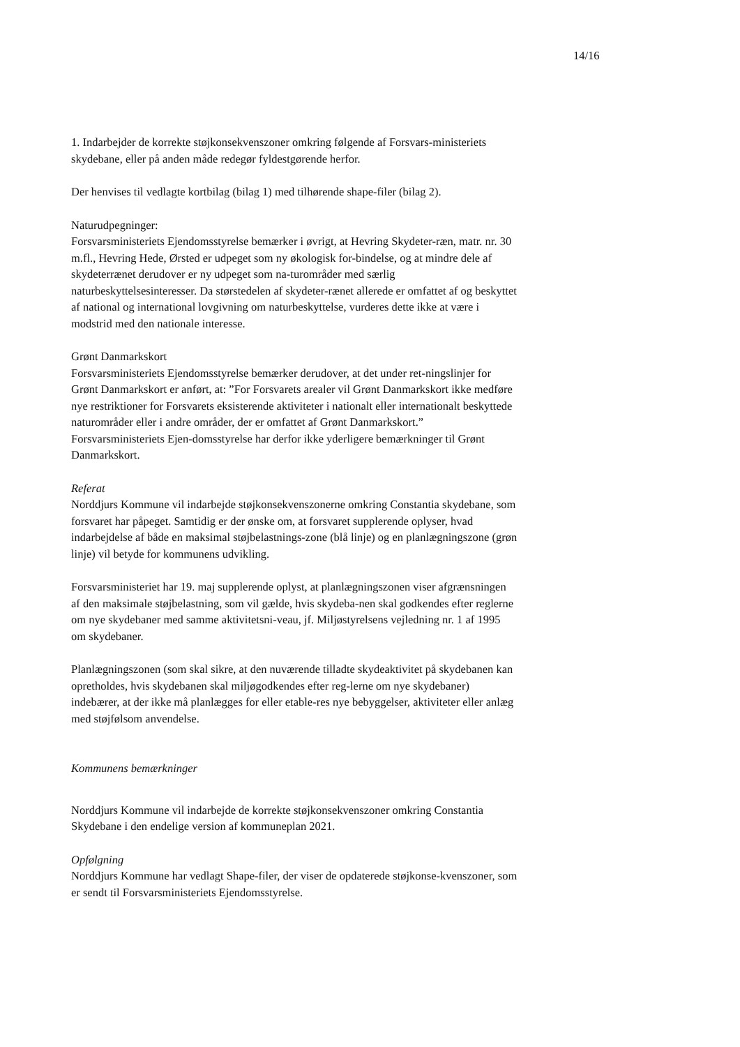14/16
1. Indarbejder de korrekte støjkonsekvenszoner omkring følgende af Forsvars-ministeriets skydebane, eller på anden måde redegør fyldestgørende herfor.
Der henvises til vedlagte kortbilag (bilag 1) med tilhørende shape-filer (bilag 2).
Naturudpegninger:
Forsvarsministeriets Ejendomsstyrelse bemærker i øvrigt, at Hevring Skydeter-ræn, matr. nr. 30 m.fl., Hevring Hede, Ørsted er udpeget som ny økologisk for-bindelse, og at mindre dele af skydeterrænet derudover er ny udpeget som na-turområder med særlig naturbeskyttelsesinteresser. Da størstedelen af skydeter-rænet allerede er omfattet af og beskyttet af national og international lovgivning om naturbeskyttelse, vurderes dette ikke at være i modstrid med den nationale interesse.
Grønt Danmarkskort
Forsvarsministeriets Ejendomsstyrelse bemærker derudover, at det under ret-ningslinjer for Grønt Danmarkskort er anført, at: ”For Forsvarets arealer vil Grønt Danmarkskort ikke medføre nye restriktioner for Forsvarets eksisterende aktiviteter i nationalt eller internationalt beskyttede naturområder eller i andre områder, der er omfattet af Grønt Danmarkskort.” Forsvarsministeriets Ejen-domsstyrelse har derfor ikke yderligere bemærkninger til Grønt Danmarkskort.
Referat
Norddjurs Kommune vil indarbejde støjkonsekvenszonerne omkring Constantia skydebane, som forsvaret har påpeget. Samtidig er der ønske om, at forsvaret supplerende oplyser, hvad indarbejdelse af både en maksimal støjbelastnings-zone (blå linje) og en planlægningszone (grøn linje) vil betyde for kommunens udvikling.
Forsvarsministeriet har 19. maj supplerende oplyst, at planlægningszonen viser afgrænsningen af den maksimale støjbelastning, som vil gælde, hvis skydeba-nen skal godkendes efter reglerne om nye skydebaner med samme aktivitetsni-veau, jf. Miljøstyrelsens vejledning nr. 1 af 1995 om skydebaner.
Planlægningszonen (som skal sikre, at den nuværende tilladte skydeaktivitet på skydebanen kan opretholdes, hvis skydebanen skal miljøgodkendes efter reg-lerne om nye skydebaner) indebærer, at der ikke må planlægges for eller etable-res nye bebyggelser, aktiviteter eller anlæg med støjfølsom anvendelse.
Kommunens bemærkninger
Norddjurs Kommune vil indarbejde de korrekte støjkonsekvenszoner omkring Constantia Skydebane i den endelige version af kommuneplan 2021.
Opfølgning
Norddjurs Kommune har vedlagt Shape-filer, der viser de opdaterede støjkonse-kvenszoner, som er sendt til Forsvarsministeriets Ejendomsstyrelse.